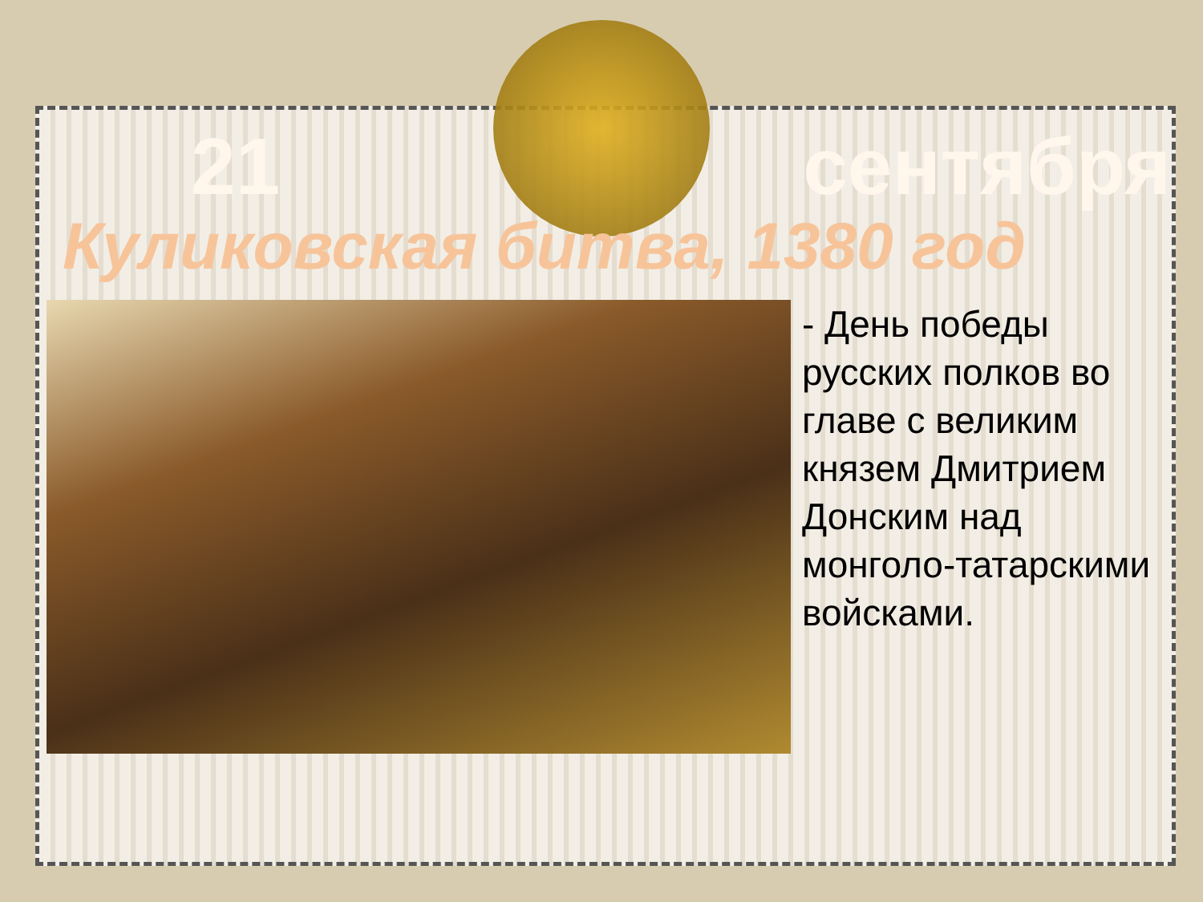21 сентября
Куликовская битва, 1380 год
- День победы русских полков во главе с великим князем Дмитрием Донским над монголо-татарскими войсками.